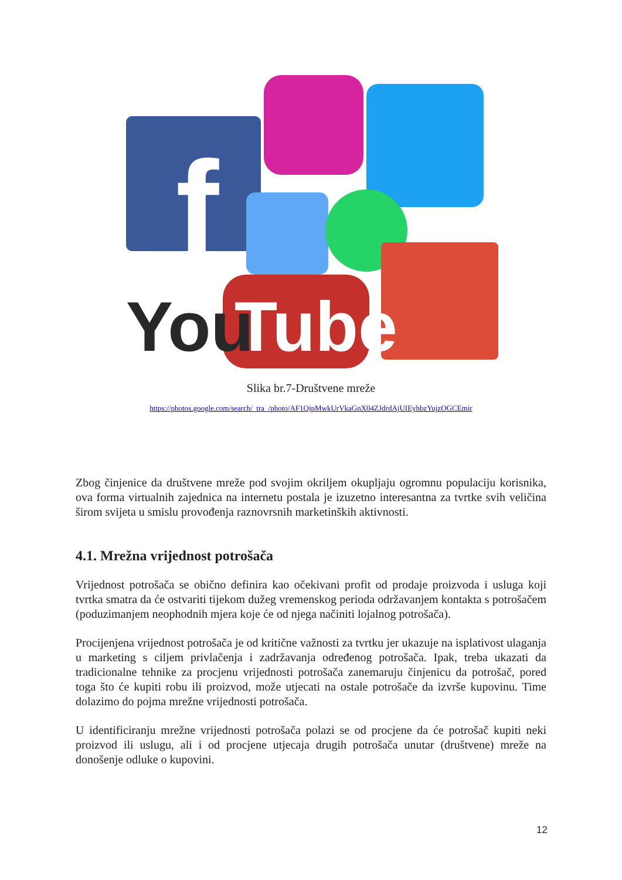f
You
Tube
Slika br.7-Društvene mreže
https://photos.google.com/search/_tra_/photo/AF1QipMwkUrVkaGnX04ZJdrdAjUIEyhbzYujzOGCEmir
Zbog činjenice da društvene mreže pod svojim okriljem okupljaju ogromnu populaciju korisnika, ova forma virtualnih zajednica na internetu postala je izuzetno interesantna za tvrtke svih veličina širom svijeta u smislu provođenja raznovrsnih marketinških aktivnosti.
4.1. Mrežna vrijednost potrošača
Vrijednost potrošača se obično definira kao očekivani profit od prodaje proizvoda i usluga koji tvrtka smatra da će ostvariti tijekom dužeg vremenskog perioda održavanjem kontakta s potrošačem (poduzimanjem neophodnih mjera koje će od njega načiniti lojalnog potrošača).
Procijenjena vrijednost potrošača je od kritične važnosti za tvrtku jer ukazuje na isplativost ulaganja u marketing s ciljem privlačenja i zadržavanja određenog potrošača. Ipak, treba ukazati da tradicionalne tehnike za procjenu vrijednosti potrošača zanemaruju činjenicu da potrošač, pored toga što će kupiti robu ili proizvod, može utjecati na ostale potrošače da izvrše kupovinu. Time dolazimo do pojma mrežne vrijednosti potrošača.
U identificiranju mrežne vrijednosti potrošača polazi se od procjene da će potrošač kupiti neki proizvod ili uslugu, ali i od procjene utjecaja drugih potrošača unutar (društvene) mreže na donošenje odluke o kupovini.
12